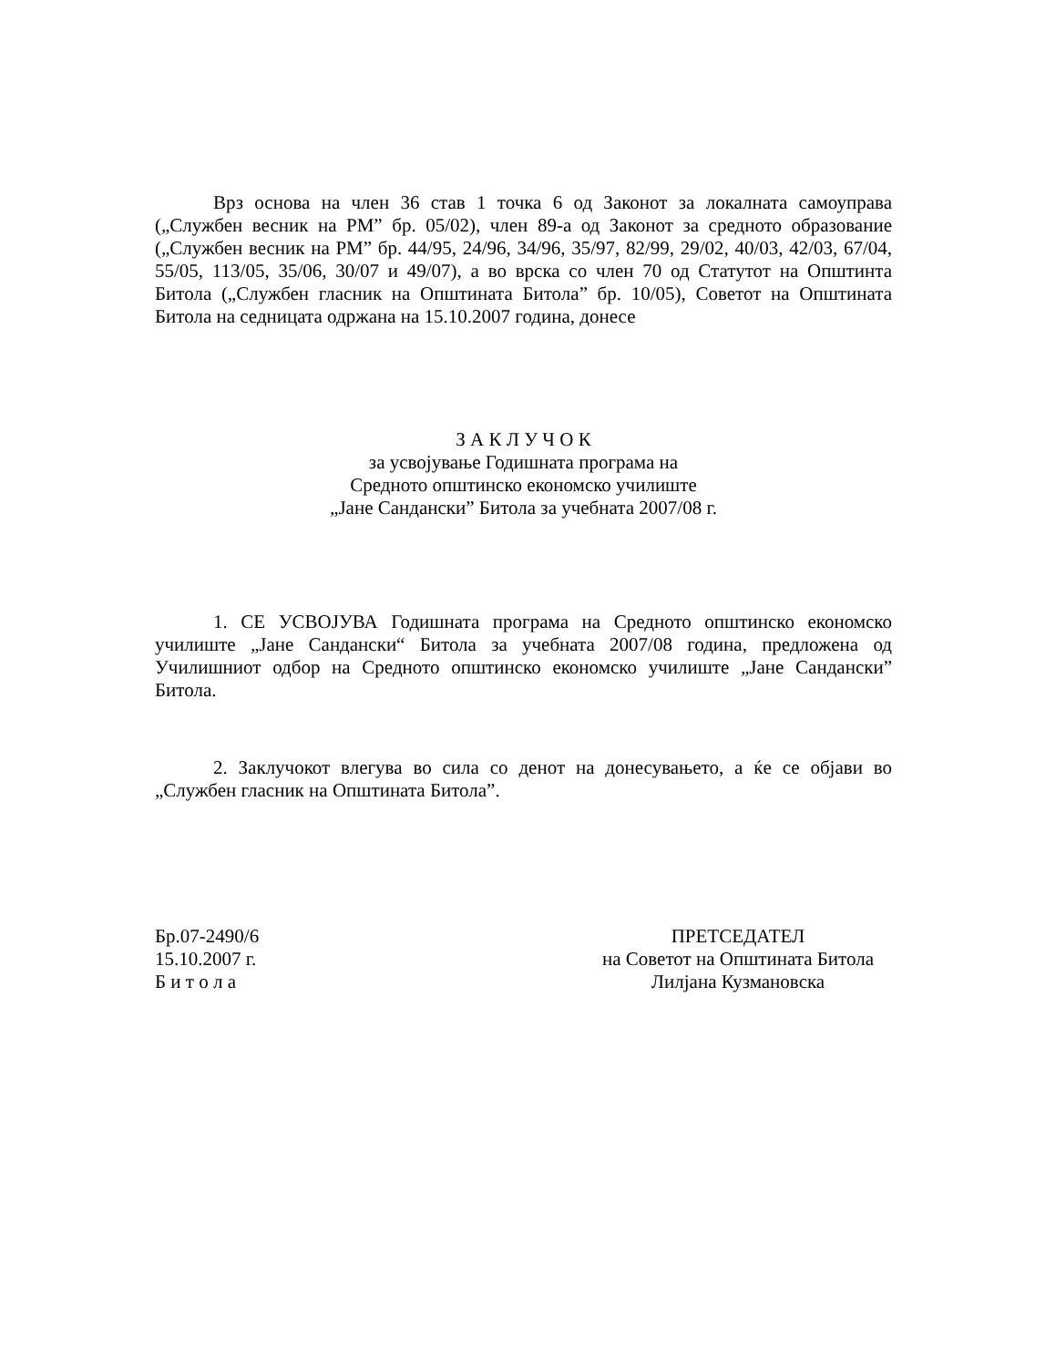Врз основа на член 36 став 1 точка 6 од Законот за локалната самоуправа („Службен весник на РМ” бр. 05/02), член 89-а од Законот за средното образование („Службен весник на РМ” бр. 44/95, 24/96, 34/96, 35/97, 82/99, 29/02, 40/03, 42/03, 67/04, 55/05, 113/05, 35/06, 30/07 и 49/07), а во врска со член 70 од Статутот на Општинта Битола („Службен гласник на Општината Битола” бр. 10/05), Советот на Општината Битола на седницата одржана на 15.10.2007 година, донесе
З А К Л У Ч О К
за усвојување Годишната програма на
Средното општинско економско училиште
„Јане Сандански” Битола за учебната 2007/08 г.
1. СЕ УСВОЈУВА Годишната програма на Средното општинско економско училиште „Јане Сандански“ Битола за учебната 2007/08 година, предложена од Училишниот одбор на Средното општинско економско училиште „Јане Сандански” Битола.
2. Заклучокот влегува во сила со денот на донесувањето, а ќе се објави во „Службен гласник на Општината Битола”.
Бр.07-2490/6
15.10.2007 г.
Б и т о л а
ПРЕТСЕДАТЕЛ
на Советот на Општината Битола
Лилјана Кузмановска